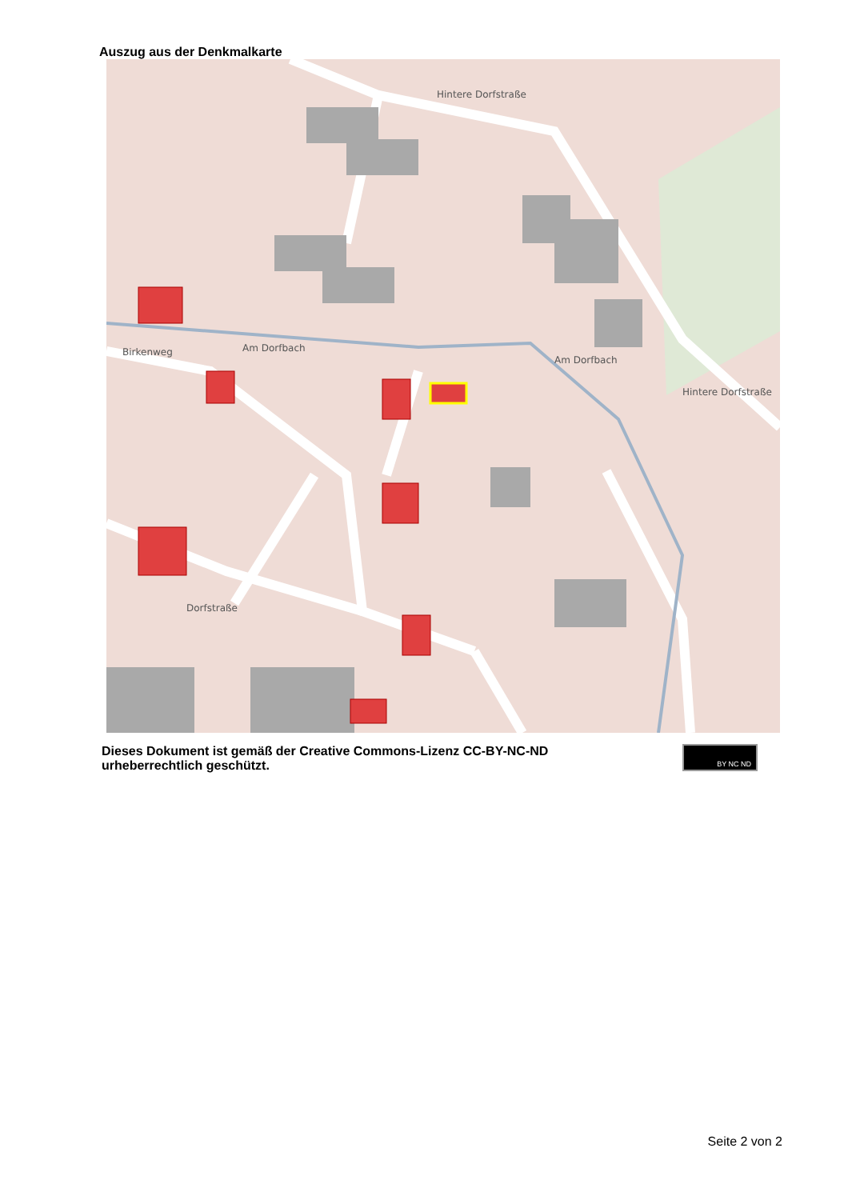Auszug aus der Denkmalkarte
Hintere Dorfstraße
Am Dorfbach
Birkenweg
Dorfstraße
Hintere Dorfstraße
Am Dorfbach
Dieses Dokument ist gemäß der Creative Commons-Lizenz CC-BY-NC-ND
urheberrechtlich geschützt.
BY NC ND
Seite 2 von 2